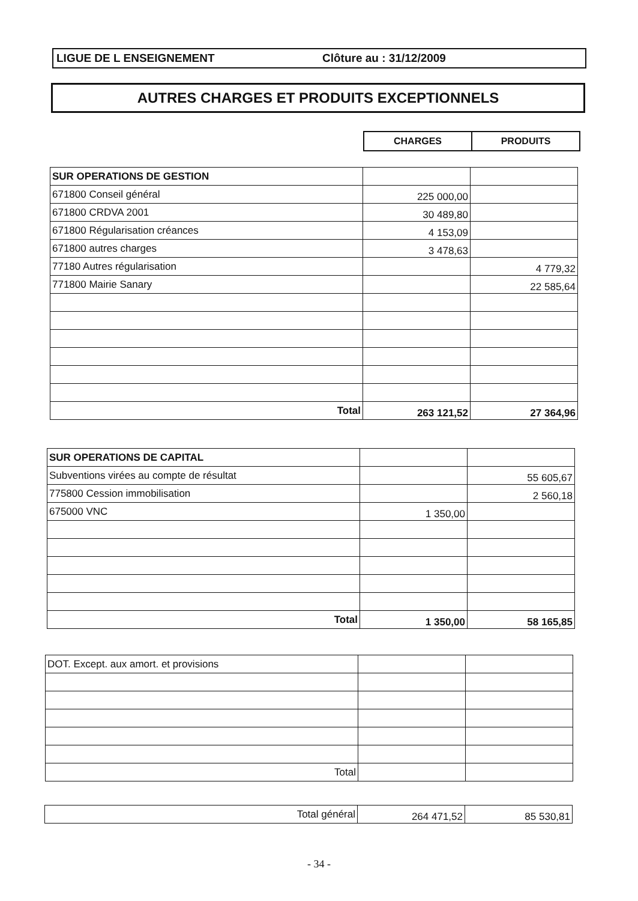LIGUE DE L ENSEIGNEMENT Clôture au : 31/12/2009
AUTRES CHARGES ET PRODUITS EXCEPTIONNELS
| CHARGES | PRODUITS |
| SUR OPERATIONS DE GESTION | | |
| 671800 Conseil général | 225 000,00 | |
| 671800 CRDVA 2001 | 30 489,80 | |
| 671800 Régularisation créances | 4 153,09 | |
| 671800 autres charges | 3 478,63 | |
| 77180 Autres régularisation | | 4 779,32 |
| 771800 Mairie Sanary | | 22 585,64 |
| Total | 263 121,52 | 27 364,96 |
| SUR OPERATIONS DE CAPITAL | | |
| Subventions virées au compte de résultat | | 55 605,67 |
| 775800 Cession immobilisation | | 2 560,18 |
| 675000 VNC | 1 350,00 | |
| Total | 1 350,00 | 58 165,85 |
| DOT. Except. aux amort. et provisions | | |
| Total | | |
| Total général | 264 471,52 | 85 530,81 |
- 34 -